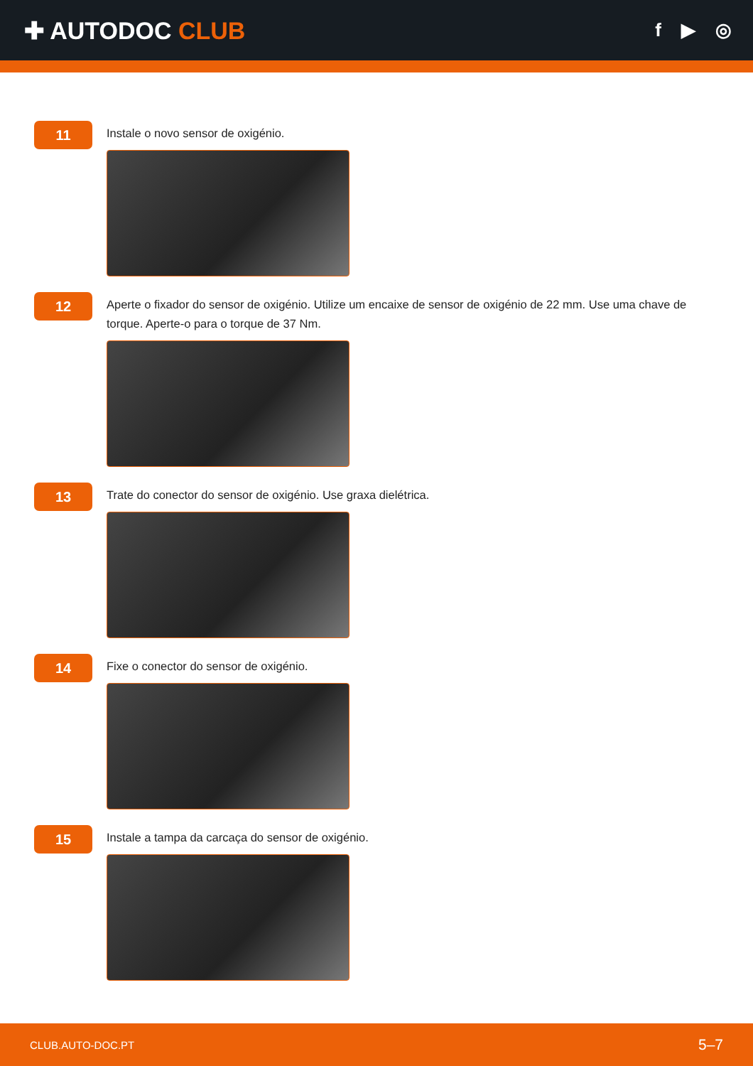✚ AUTODOC CLUB
f ▶ ◎
11
Instale o novo sensor de oxigénio.
12
Aperte o fixador do sensor de oxigénio. Utilize um encaixe de sensor de oxigénio de 22 mm. Use uma chave de torque. Aperte-o para o torque de 37 Nm.
13
Trate do conector do sensor de oxigénio. Use graxa dielétrica.
14
Fixe o conector do sensor de oxigénio.
15
Instale a tampa da carcaça do sensor de oxigénio.
CLUB.AUTO-DOC.PT 5–7